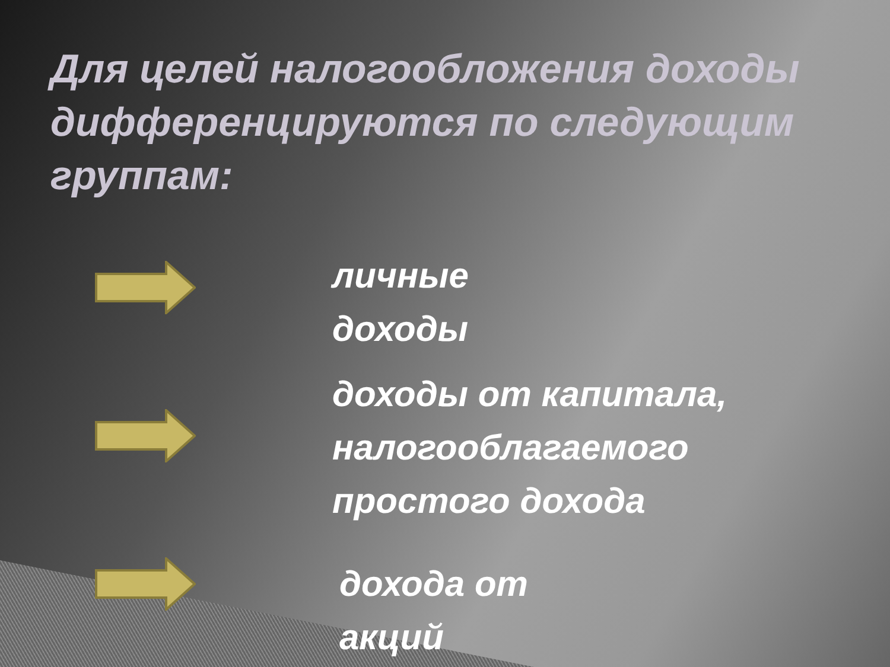Для целей налогообложения доходы дифференцируются по следующим группам:
личные
доходы
доходы от капитала,
налогооблагаемого
простого дохода
дохода от
акций